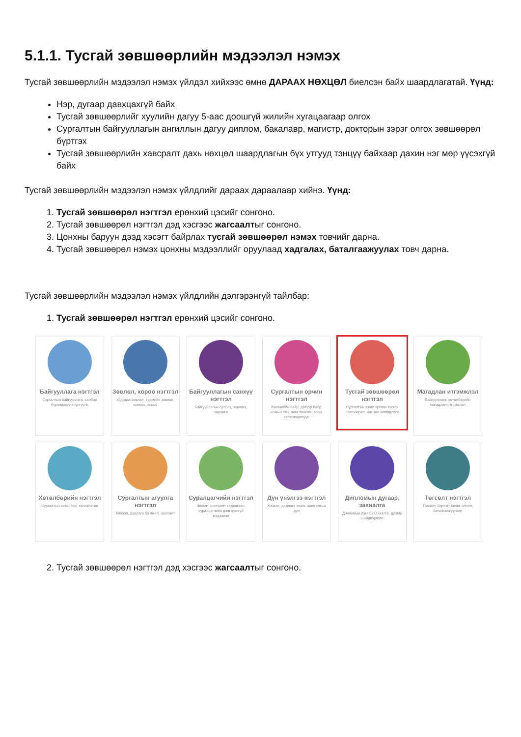5.1.1. Тусгай зөвшөөрлийн мэдээлэл нэмэх
Тусгай зөвшөөрлийн мэдээлэл нэмэх үйлдэл хийхээс өмнө ДАРААХ НӨХЦӨЛ биелсэн байх шаардлагатай. Үүнд:
Нэр, дугаар давхцахгүй байх
Тусгай зөвшөөрлийг хуулийн дагуу 5-аас доошгүй жилийн хугацаагаар олгох
Сургалтын байгууллагын ангиллын дагуу диплом, бакалавр, магистр, докторын зэрэг олгох зөвшөөрөл бүртгэх
Тусгай зөвшөөрлийн хавсралт дахь нөхцөл шаардлагын бүх утгууд тэнцүү байхаар дахин нэг мөр үүсэхгүй байх
Тусгай зөвшөөрлийн мэдээлэл нэмэх үйлдлийг дараах дараалаар хийнэ. Үүнд:
1. Тусгай зөвшөөрөл нэгтгэл ерөнхий цэсийг сонгоно.
2. Тусгай зөвшөөрөл нэгтгэл дэд хэсгээс жагсаалтыг сонгоно.
3. Цонхны баруун дээд хэсэгт байрлах тусгай зөвшөөрөл нэмэх товчийг дарна.
4. Тусгай зөвшөөрөл нэмэх цонхны мэдээллийг оруулаад хадгалах, баталгаажуулах товч дарна.
Тусгай зөвшөөрлийн мэдээлэл нэмэх үйлдлийн дэлгэрэнгүй тайлбар:
1. Тусгай зөвшөөрөл нэгтгэл ерөнхий цэсийг сонгоно.
Байгууллага нэгтгэл
Сургалтын байгууллага, салбар бүрэлдэхүүн сургууль
Зөвлөл, хороо нэгтгэл
Удирдах зөвлөл, эрдмийн зөвлөл, комисс, хороо
Байгууллагын санхүү нэгтгэл
Байгууллагын орлого, зарлага, хөрөнгө
Сургалтын орчин нэгтгэл
Хичээлийн байр, дотуур байр, номын сан, анги танхим, өрөө, хэрэглэгдэхүүн
Тусгай зөвшөөрөл нэгтгэл
Сургалтын ажил эрхлэх тусгай зөвшөөрөл, нөхцөл шаардлага
Магадлан итгэмжлэл
Байгууллага, хөтөлбөрийн магадлан итгэмжлэл
Хөтөлбөрийн нэгтгэл
Сургалтын хөтөлбөр, төлөвлөгөө
Сургалтын агуулга нэгтгэл
Хичээл, дадлага ба ажил, шалгалт
Суралцагчийн нэгтгэл
Элсэлт, шилжилт хөдөлгөөн, суралцагчийн дэлгэрэнгүй мэдээлэл
Дүн үнэлгээ нэгтгэл
Хичээл, дадлага ажил, шалгалтын дүн
Дипломын дугаар, захиалга
Дипломын дугаар захиалга, дугаар шийдвэрлэлт
Төгсөлт нэгтгэл
Төгсөлт, баримт бичиг олголт, баталгаажуулалт
2. Тусгай зөвшөөрөл нэгтгэл дэд хэсгээс жагсаалтыг сонгоно.